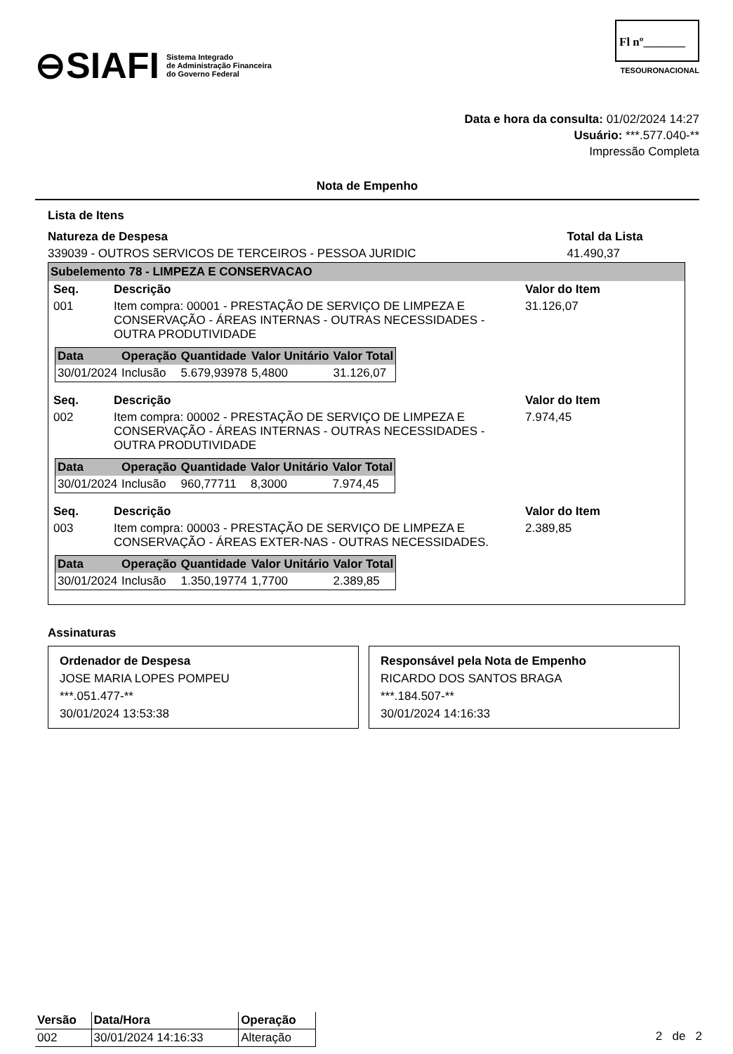⊖SIAFI Sistema Integrado
de Administração Financeira
do Governo Federal
Fl nº_______
TESOURONACIONAL
Data e hora da consulta: 01/02/2024 14:27
Usuário: ***.577.040-**
Impressão Completa
Nota de Empenho
Lista de Itens
| Natureza de Despesa | Total da Lista |
| --- | --- |
| 339039 - OUTROS SERVICOS DE TERCEIROS - PESSOA JURIDIC | 41.490,37 |
Subelemento 78 - LIMPEZA E CONSERVACAO
| Seq. | Descrição | Valor do Item |
| --- | --- | --- |
| 001 | Item compra: 00001 - PRESTAÇÃO DE SERVIÇO DE LIMPEZA E CONSERVAÇÃO - ÁREAS INTERNAS - OUTRAS NECESSIDADES - OUTRA PRODUTIVIDADE | 31.126,07 |
| Data | Operação | Quantidade | Valor Unitário | Valor Total |
| --- | --- | --- | --- | --- |
| 30/01/2024 | Inclusão | 5.679,93978 | 5,4800 | 31.126,07 |
| Seq. | Descrição | Valor do Item |
| --- | --- | --- |
| 002 | Item compra: 00002 - PRESTAÇÃO DE SERVIÇO DE LIMPEZA E CONSERVAÇÃO - ÁREAS INTERNAS - OUTRAS NECESSIDADES - OUTRA PRODUTIVIDADE | 7.974,45 |
| Data | Operação | Quantidade | Valor Unitário | Valor Total |
| --- | --- | --- | --- | --- |
| 30/01/2024 | Inclusão | 960,77711 | 8,3000 | 7.974,45 |
| Seq. | Descrição | Valor do Item |
| --- | --- | --- |
| 003 | Item compra: 00003 - PRESTAÇÃO DE SERVIÇO DE LIMPEZA E CONSERVAÇÃO - ÁREAS EXTER-NAS - OUTRAS NECESSIDADES. | 2.389,85 |
| Data | Operação | Quantidade | Valor Unitário | Valor Total |
| --- | --- | --- | --- | --- |
| 30/01/2024 | Inclusão | 1.350,19774 | 1,7700 | 2.389,85 |
Assinaturas
Ordenador de Despesa
JOSE MARIA LOPES POMPEU
***.051.477-**
30/01/2024 13:53:38
Responsável pela Nota de Empenho
RICARDO DOS SANTOS BRAGA
***.184.507-**
30/01/2024 14:16:33
| Versão | Data/Hora | Operação |
| --- | --- | --- |
| 002 | 30/01/2024 14:16:33 | Alteração |
2 de 2